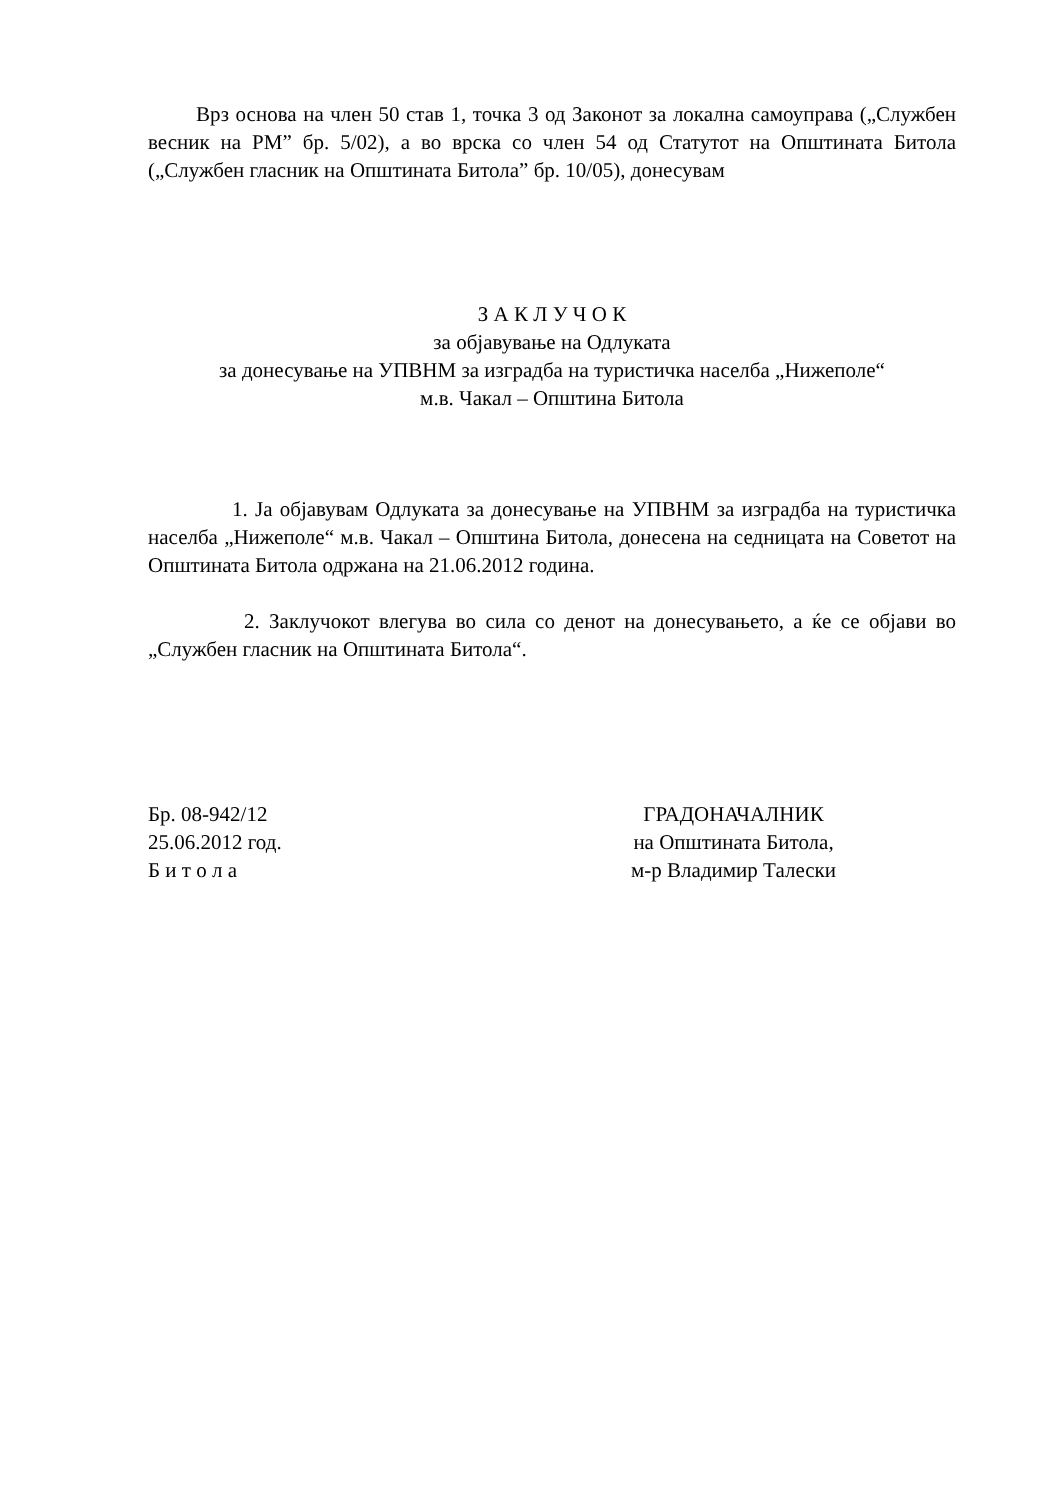Врз основа на член 50 став 1, точка 3 од Законот за локална самоуправа („Службен весник на РМ” бр. 5/02), а во врска со член 54 од Статутот на Општината Битола („Службен гласник на Општината Битола” бр. 10/05), донесувам
З А К Л У Ч О К
за објавување на Одлуката
за донесување на УПВНМ за изградба на туристичка населба „Нижеполе“
м.в. Чакал – Општина Битола
1. Ја објавувам Одлуката за донесување на УПВНМ за изградба на туристичка населба „Нижеполе“ м.в. Чакал – Општина Битола, донесена на седницата на Советот на Општината Битола одржана на 21.06.2012 година.
2. Заклучокот влегува во сила со денот на донесувањето, а ќе се објави во „Службен гласник на Општината Битола“.
Бр. 08-942/12
25.06.2012 год.
Б и т о л а
ГРАДОНАЧАЛНИК
на Општината Битола,
м-р Владимир Талески